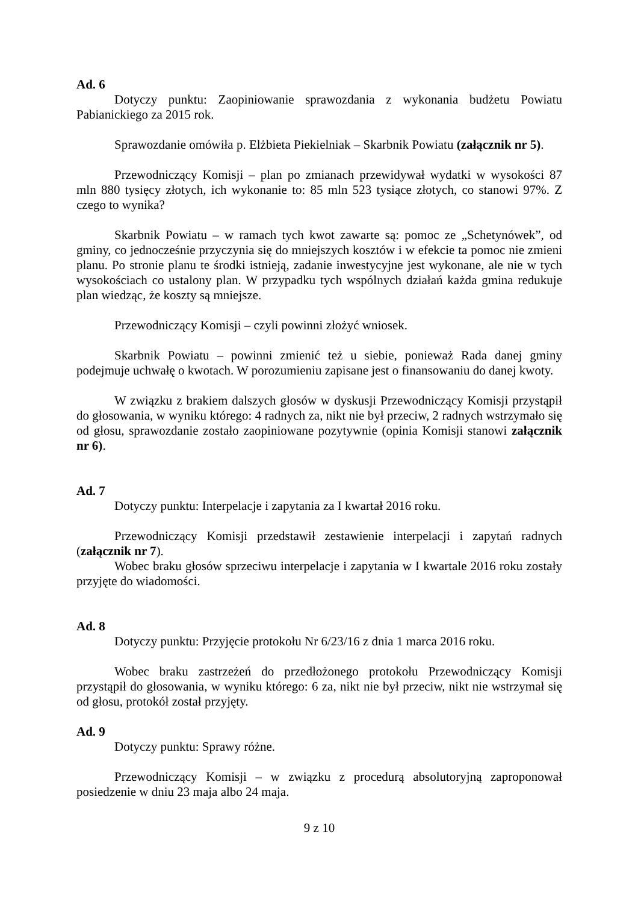Ad. 6
Dotyczy punktu: Zaopiniowanie sprawozdania z wykonania budżetu Powiatu Pabianickiego za 2015 rok.
Sprawozdanie omówiła p. Elżbieta Piekielniak – Skarbnik Powiatu (załącznik nr 5).
Przewodniczący Komisji – plan po zmianach przewidywał wydatki w wysokości 87 mln 880 tysięcy złotych, ich wykonanie to: 85 mln 523 tysiące złotych, co stanowi 97%. Z czego to wynika?
Skarbnik Powiatu – w ramach tych kwot zawarte są: pomoc ze „Schetynówek”, od gminy, co jednocześnie przyczynia się do mniejszych kosztów i w efekcie ta pomoc nie zmieni planu. Po stronie planu te środki istnieją, zadanie inwestycyjne jest wykonane, ale nie w tych wysokościach co ustalony plan. W przypadku tych wspólnych działań każda gmina redukuje plan wiedząc, że koszty są mniejsze.
Przewodniczący Komisji – czyli powinni złożyć wniosek.
Skarbnik Powiatu – powinni zmienić też u siebie, ponieważ Rada danej gminy podejmuje uchwałę o kwotach. W porozumieniu zapisane jest o finansowaniu do danej kwoty.
W związku z brakiem dalszych głosów w dyskusji Przewodniczący Komisji przystąpił do głosowania, w wyniku którego: 4 radnych za, nikt nie był przeciw, 2 radnych wstrzymało się od głosu, sprawozdanie zostało zaopiniowane pozytywnie (opinia Komisji stanowi załącznik nr 6).
Ad. 7
Dotyczy punktu: Interpelacje i zapytania za I kwartał 2016 roku.
Przewodniczący Komisji przedstawił zestawienie interpelacji i zapytań radnych (załącznik nr 7).
Wobec braku głosów sprzeciwu interpelacje i zapytania w I kwartale 2016 roku zostały przyjęte do wiadomości.
Ad. 8
Dotyczy punktu: Przyjęcie protokołu Nr 6/23/16 z dnia 1 marca 2016 roku.
Wobec braku zastrzeżeń do przedłożonego protokołu Przewodniczący Komisji przystąpił do głosowania, w wyniku którego: 6 za, nikt nie był przeciw, nikt nie wstrzymał się od głosu, protokół został przyjęty.
Ad. 9
Dotyczy punktu: Sprawy różne.
Przewodniczący Komisji – w związku z procedurą absolutoryjną zaproponował posiedzenie w dniu 23 maja albo 24 maja.
9 z 10